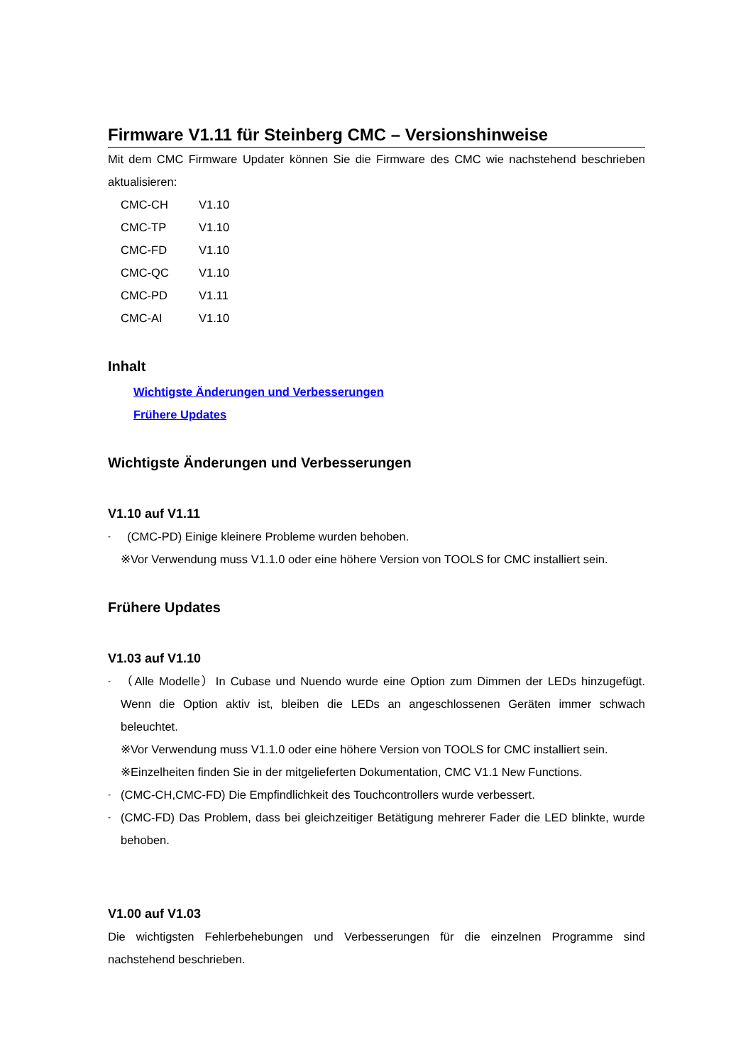Firmware V1.11 für Steinberg CMC – Versionshinweise
Mit dem CMC Firmware Updater können Sie die Firmware des CMC wie nachstehend beschrieben aktualisieren:
| CMC-CH | V1.10 |
| CMC-TP | V1.10 |
| CMC-FD | V1.10 |
| CMC-QC | V1.10 |
| CMC-PD | V1.11 |
| CMC-AI | V1.10 |
Inhalt
Wichtigste Änderungen und Verbesserungen
Frühere Updates
Wichtigste Änderungen und Verbesserungen
V1.10 auf V1.11
- (CMC-PD) Einige kleinere Probleme wurden behoben.
※Vor Verwendung muss V1.1.0 oder eine höhere Version von TOOLS for CMC installiert sein.
Frühere Updates
V1.03 auf V1.10
-
（Alle Modelle）In Cubase und Nuendo wurde eine Option zum Dimmen der LEDs hinzugefügt. Wenn die Option aktiv ist, bleiben die LEDs an angeschlossenen Geräten immer schwach beleuchtet.
※Vor Verwendung muss V1.1.0 oder eine höhere Version von TOOLS for CMC installiert sein.
※Einzelheiten finden Sie in der mitgelieferten Dokumentation, CMC V1.1 New Functions.
-
(CMC-CH,CMC-FD) Die Empfindlichkeit des Touchcontrollers wurde verbessert.
-
(CMC-FD) Das Problem, dass bei gleichzeitiger Betätigung mehrerer Fader die LED blinkte, wurde behoben.
V1.00 auf V1.03
Die wichtigsten Fehlerbehebungen und Verbesserungen für die einzelnen Programme sind nachstehend beschrieben.